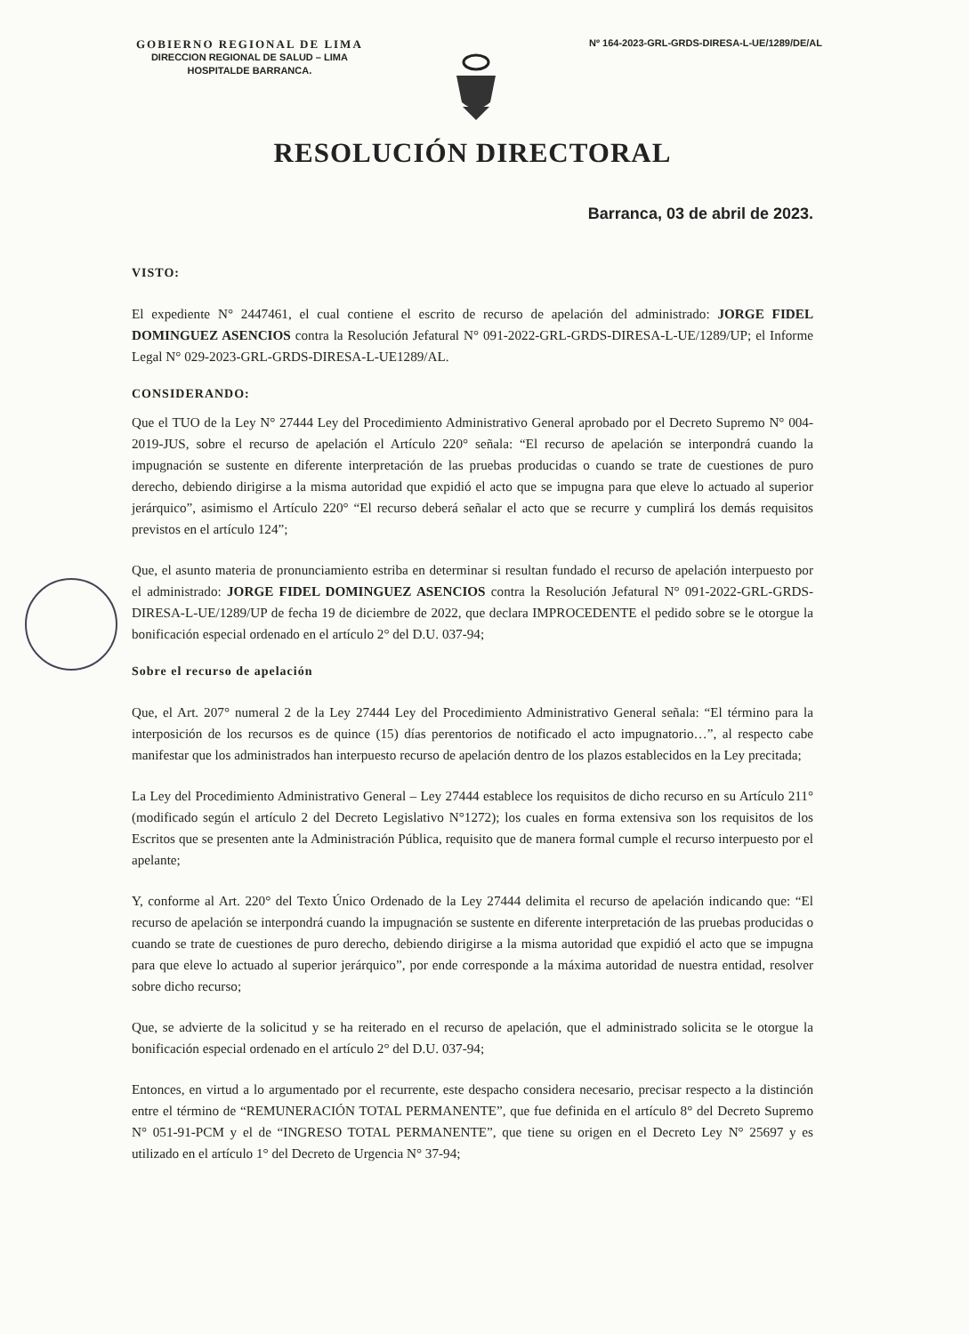GOBIERNO REGIONAL DE LIMA
DIRECCION REGIONAL DE SALUD – LIMA
HOSPITALDE BARRANCA.
Nº 164-2023-GRL-GRDS-DIRESA-L-UE/1289/DE/AL
RESOLUCIÓN DIRECTORAL
Barranca, 03 de abril de 2023.
VISTO:
El expediente N° 2447461, el cual contiene el escrito de recurso de apelación del administrado: JORGE FIDEL DOMINGUEZ ASENCIOS contra la Resolución Jefatural N° 091-2022-GRL-GRDS-DIRESA-L-UE/1289/UP; el Informe Legal N° 029-2023-GRL-GRDS-DIRESA-L-UE1289/AL.
CONSIDERANDO:
Que el TUO de la Ley N° 27444 Ley del Procedimiento Administrativo General aprobado por el Decreto Supremo N° 004-2019-JUS, sobre el recurso de apelación el Artículo 220° señala: “El recurso de apelación se interpondrá cuando la impugnación se sustente en diferente interpretación de las pruebas producidas o cuando se trate de cuestiones de puro derecho, debiendo dirigirse a la misma autoridad que expidió el acto que se impugna para que eleve lo actuado al superior jerárquico”, asimismo el Artículo 220° “El recurso deberá señalar el acto que se recurre y cumplirá los demás requisitos previstos en el artículo 124”;
Que, el asunto materia de pronunciamiento estriba en determinar si resultan fundado el recurso de apelación interpuesto por el administrado: JORGE FIDEL DOMINGUEZ ASENCIOS contra la Resolución Jefatural N° 091-2022-GRL-GRDS-DIRESA-L-UE/1289/UP de fecha 19 de diciembre de 2022, que declara IMPROCEDENTE el pedido sobre se le otorgue la bonificación especial ordenado en el artículo 2° del D.U. 037-94;
Sobre el recurso de apelación
Que, el Art. 207° numeral 2 de la Ley 27444 Ley del Procedimiento Administrativo General señala: “El término para la interposición de los recursos es de quince (15) días perentorios de notificado el acto impugnatorio…”, al respecto cabe manifestar que los administrados han interpuesto recurso de apelación dentro de los plazos establecidos en la Ley precitada;
La Ley del Procedimiento Administrativo General – Ley 27444 establece los requisitos de dicho recurso en su Artículo 211° (modificado según el artículo 2 del Decreto Legislativo N°1272); los cuales en forma extensiva son los requisitos de los Escritos que se presenten ante la Administración Pública, requisito que de manera formal cumple el recurso interpuesto por el apelante;
Y, conforme al Art. 220° del Texto Único Ordenado de la Ley 27444 delimita el recurso de apelación indicando que: “El recurso de apelación se interpondrá cuando la impugnación se sustente en diferente interpretación de las pruebas producidas o cuando se trate de cuestiones de puro derecho, debiendo dirigirse a la misma autoridad que expidió el acto que se impugna para que eleve lo actuado al superior jerárquico”, por ende corresponde a la máxima autoridad de nuestra entidad, resolver sobre dicho recurso;
Que, se advierte de la solicitud y se ha reiterado en el recurso de apelación, que el administrado solicita se le otorgue la bonificación especial ordenado en el artículo 2° del D.U. 037-94;
Entonces, en virtud a lo argumentado por el recurrente, este despacho considera necesario, precisar respecto a la distinción entre el término de “REMUNERACIÓN TOTAL PERMANENTE”, que fue definida en el artículo 8° del Decreto Supremo N° 051-91-PCM y el de “INGRESO TOTAL PERMANENTE”, que tiene su origen en el Decreto Ley N° 25697 y es utilizado en el artículo 1° del Decreto de Urgencia N° 37-94;